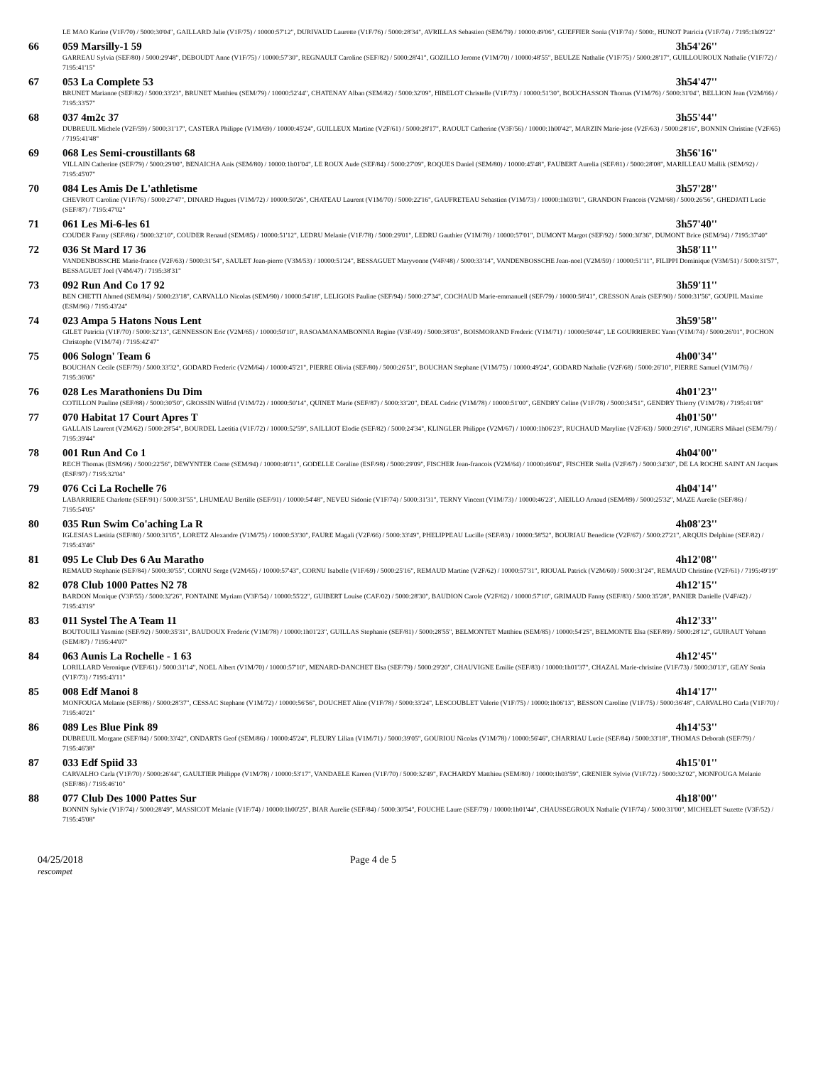| | LE MAO Karine (V1F/70) / 5000:30'04", GAILLARD Julie (V1F/75) / 10000:57'12", DURIVAUD Laurette (V1F/76) / 5000:28'34", AVRILLAS Sebastien (SEM/79) / 10000:49'06", GUEFFIER Sonia (V1F/74) / 5000:, HUNOT Patricia (V1F/74) / 7195:1h09'22" | |
| 66 | 059 Marsilly-1 59 | 3h54'26'' |
| | GARREAU Sylvia (SEF/80) / 5000:29'48", DEBOUDT Anne (V1F/75) / 10000:57'30", REGNAULT Caroline (SEF/82) / 5000:28'41", GOZILLO Jerome (V1M/70) / 10000:48'55", BEULZE Nathalie (V1F/75) / 5000:28'17", GUILLOUROUX Nathalie (V1F/72) / 7195:41'15" | |
| 67 | 053 La Complete 53 | 3h54'47'' |
| | BRUNET Marianne (SEF/82) / 5000:33'23", BRUNET Matthieu (SEM/79) / 10000:52'44", CHATENAY Alban (SEM/82) / 5000:32'09", HIBELOT Christelle (V1F/73) / 10000:51'30", BOUCHASSON Thomas (V1M/76) / 5000:31'04", BELLION Jean (V2M/66) / 7195:33'57" | |
| 68 | 037 4m2c 37 | 3h55'44'' |
| | DUBREUIL Michele (V2F/59) / 5000:31'17", CASTERA Philippe (V1M/69) / 10000:45'24", GUILLEUX Martine (V2F/61) / 5000:28'17", RAOULT Catherine (V3F/56) / 10000:1h00'42", MARZIN Marie-jose (V2F/63) / 5000:28'16", BONNIN Christine (V2F/65) / 7195:41'48" | |
| 69 | 068 Les Semi-croustillants 68 | 3h56'16'' |
| | VILLAIN Catherine (SEF/79) / 5000:29'00", BENAICHA Anis (SEM/80) / 10000:1h01'04", LE ROUX Aude (SEF/84) / 5000:27'09", ROQUES Daniel (SEM/80) / 10000:45'48", FAUBERT Aurelia (SEF/81) / 5000:28'08", MARILLEAU Mallik (SEM/92) / 7195:45'07" | |
| 70 | 084 Les Amis De L'athletisme | 3h57'28'' |
| | CHEVROT Caroline (V1F/76) / 5000:27'47", DINARD Hugues (V1M/72) / 10000:50'26", CHATEAU Laurent (V1M/70) / 5000:22'16", GAUFRETEAU Sebastien (V1M/73) / 10000:1h03'01", GRANDON Francois (V2M/68) / 5000:26'56", GHEDJATI Lucie (SEF/87) / 7195:47'02" | |
| 71 | 061 Les Mi-6-les 61 | 3h57'40'' |
| | COUDER Fanny (SEF/86) / 5000:32'10", COUDER Renaud (SEM/85) / 10000:51'12", LEDRU Melanie (V1F/78) / 5000:29'01", LEDRU Gauthier (V1M/78) / 10000:57'01", DUMONT Margot (SEF/92) / 5000:30'36", DUMONT Brice (SEM/94) / 7195:37'40" | |
| 72 | 036 St Mard 17 36 | 3h58'11'' |
| | VANDENBOSSCHE Marie-france (V2F/63) / 5000:31'54", SAULET Jean-pierre (V3M/53) / 10000:51'24", BESSAGUET Maryvonne (V4F/48) / 5000:33'14", VANDENBOSSCHE Jean-noel (V2M/59) / 10000:51'11", FILIPPI Dominique (V3M/51) / 5000:31'57", BESSAGUET Joel (V4M/47) / 7195:38'31" | |
| 73 | 092 Run And Co 17 92 | 3h59'11'' |
| | BEN CHETTI Ahmed (SEM/84) / 5000:23'18", CARVALLO Nicolas (SEM/90) / 10000:54'18", LELIGOIS Pauline (SEF/94) / 5000:27'34", COCHAUD Marie-emmanuell (SEF/79) / 10000:58'41", CRESSON Anais (SEF/90) / 5000:31'56", GOUPIL Maxime (ESM/96) / 7195:43'24" | |
| 74 | 023 Ampa 5 Hatons Nous Lent | 3h59'58'' |
| | GILET Patricia (V1F/70) / 5000:32'13", GENNESSON Eric (V2M/65) / 10000:50'10", RASOAMANAMBONNIA Regine (V3F/49) / 5000:38'03", BOISMORAND Frederic (V1M/71) / 10000:50'44", LE GOURRIEREC Yann (V1M/74) / 5000:26'01", POCHON Christophe (V1M/74) / 7195:42'47" | |
| 75 | 006 Sologn' Team 6 | 4h00'34'' |
| | BOUCHAN Cecile (SEF/79) / 5000:33'32", GODARD Frederic (V2M/64) / 10000:45'21", PIERRE Olivia (SEF/80) / 5000:26'51", BOUCHAN Stephane (V1M/75) / 10000:49'24", GODARD Nathalie (V2F/68) / 5000:26'10", PIERRE Samuel (V1M/76) / 7195:36'06" | |
| 76 | 028 Les Marathoniens Du Dim | 4h01'23'' |
| | COTILLON Pauline (SEF/88) / 5000:30'50", GROSSIN Wilfrid (V1M/72) / 10000:50'14", QUINET Marie (SEF/87) / 5000:33'20", DEAL Cedric (V1M/78) / 10000:51'00", GENDRY Celine (V1F/78) / 5000:34'51", GENDRY Thierry (V1M/78) / 7195:41'08" | |
| 77 | 070 Habitat 17 Court Apres T | 4h01'50'' |
| | GALLAIS Laurent (V2M/62) / 5000:28'54", BOURDEL Laetitia (V1F/72) / 10000:52'59", SAILLIOT Elodie (SEF/82) / 5000:24'34", KLINGLER Philippe (V2M/67) / 10000:1h06'23", RUCHAUD Maryline (V2F/63) / 5000:29'16", JUNGERS Mikael (SEM/79) / 7195:39'44" | |
| 78 | 001 Run And Co 1 | 4h04'00'' |
| | RECH Thomas (ESM/96) / 5000:22'56", DEWYNTER Come (SEM/94) / 10000:40'11", GODELLE Coraline (ESF/98) / 5000:29'09", FISCHER Jean-francois (V2M/64) / 10000:46'04", FISCHER Stella (V2F/67) / 5000:34'30", DE LA ROCHE SAINT AN Jacques (ESF/97) / 7195:32'04" | |
| 79 | 076 Cci La Rochelle 76 | 4h04'14'' |
| | LABARRIERE Charlotte (SEF/91) / 5000:31'55", LHUMEAU Bertille (SEF/91) / 10000:54'48", NEVEU Sidonie (V1F/74) / 5000:31'31", TERNY Vincent (V1M/73) / 10000:46'23", AIEILLO Arnaud (SEM/89) / 5000:25'32", MAZE Aurelie (SEF/86) / 7195:54'05" | |
| 80 | 035 Run Swim Co'aching La R | 4h08'23'' |
| | IGLESIAS Laetitia (SEF/80) / 5000:31'05", LORETZ Alexandre (V1M/75) / 10000:53'30", FAURE Magali (V2F/66) / 5000:33'49", PHELIPPEAU Lucille (SEF/83) / 10000:58'52", BOURIAU Benedicte (V2F/67) / 5000:27'21", ARQUIS Delphine (SEF/82) / 7195:43'46" | |
| 81 | 095 Le Club Des 6 Au Maratho | 4h12'08'' |
| | REMAUD Stephanie (SEF/84) / 5000:30'55", CORNU Serge (V2M/65) / 10000:57'43", CORNU Isabelle (V1F/69) / 5000:25'16", REMAUD Martine (V2F/62) / 10000:57'31", RIOUAL Patrick (V2M/60) / 5000:31'24", REMAUD Christine (V2F/61) / 7195:49'19" | |
| 82 | 078 Club 1000 Pattes N2 78 | 4h12'15'' |
| | BARDON Monique (V3F/55) / 5000:32'26", FONTAINE Myriam (V3F/54) / 10000:55'22", GUIBERT Louise (CAF/02) / 5000:28'30", BAUDION Carole (V2F/62) / 10000:57'10", GRIMAUD Fanny (SEF/83) / 5000:35'28", PANIER Danielle (V4F/42) / 7195:43'19" | |
| 83 | 011 Systel The A Team 11 | 4h12'33'' |
| | BOUTOUILI Yasmine (SEF/92) / 5000:35'31", BAUDOUX Frederic (V1M/78) / 10000:1h01'23", GUILLAS Stephanie (SEF/81) / 5000:28'55", BELMONTET Matthieu (SEM/85) / 10000:54'25", BELMONTE Elsa (SEF/89) / 5000:28'12", GUIRAUT Yohann (SEM/87) / 7195:44'07" | |
| 84 | 063 Aunis La Rochelle - 1 63 | 4h12'45'' |
| | LORILLARD Veronique (VEF/61) / 5000:31'14", NOEL Albert (V1M/70) / 10000:57'10", MENARD-DANCHET Elsa (SEF/79) / 5000:29'20", CHAUVIGNE Emilie (SEF/83) / 10000:1h01'37", CHAZAL Marie-christine (V1F/73) / 5000:30'13", GEAY Sonia (V1F/73) / 7195:43'11" | |
| 85 | 008 Edf Manoi 8 | 4h14'17'' |
| | MONFOUGA Melanie (SEF/86) / 5000:28'37", CESSAC Stephane (V1M/72) / 10000:56'56", DOUCHET Aline (V1F/78) / 5000:33'24", LESCOUBLET Valerie (V1F/75) / 10000:1h06'13", BESSON Caroline (V1F/75) / 5000:36'48", CARVALHO Carla (V1F/70) / 7195:40'21" | |
| 86 | 089 Les Blue Pink 89 | 4h14'53'' |
| | DUBREUIL Morgane (SEF/84) / 5000:33'42", ONDARTS Geof (SEM/86) / 10000:45'24", FLEURY Lilian (V1M/71) / 5000:39'05", GOURIOU Nicolas (V1M/78) / 10000:56'46", CHARRIAU Lucie (SEF/84) / 5000:33'18", THOMAS Deborah (SEF/79) / 7195:46'38" | |
| 87 | 033 Edf Spiid 33 | 4h15'01'' |
| | CARVALHO Carla (V1F/70) / 5000:26'44", GAULTIER Philippe (V1M/78) / 10000:53'17", VANDAELE Kareen (V1F/70) / 5000:32'49", FACHARDY Matthieu (SEM/80) / 10000:1h03'59", GRENIER Sylvie (V1F/72) / 5000:32'02", MONFOUGA Melanie (SEF/86) / 7195:46'10" | |
| 88 | 077 Club Des 1000 Pattes Sur | 4h18'00'' |
| | BONNIN Sylvie (V1F/74) / 5000:28'49", MASSICOT Melanie (V1F/74) / 10000:1h00'25", BIAR Aurelie (SEF/84) / 5000:30'54", FOUCHE Laure (SEF/79) / 10000:1h01'44", CHAUSSEGROUX Nathalie (V1F/74) / 5000:31'00", MICHELET Suzette (V3F/52) / 7195:45'08" | |
04/25/2018
rescompet
Page 4 de 5